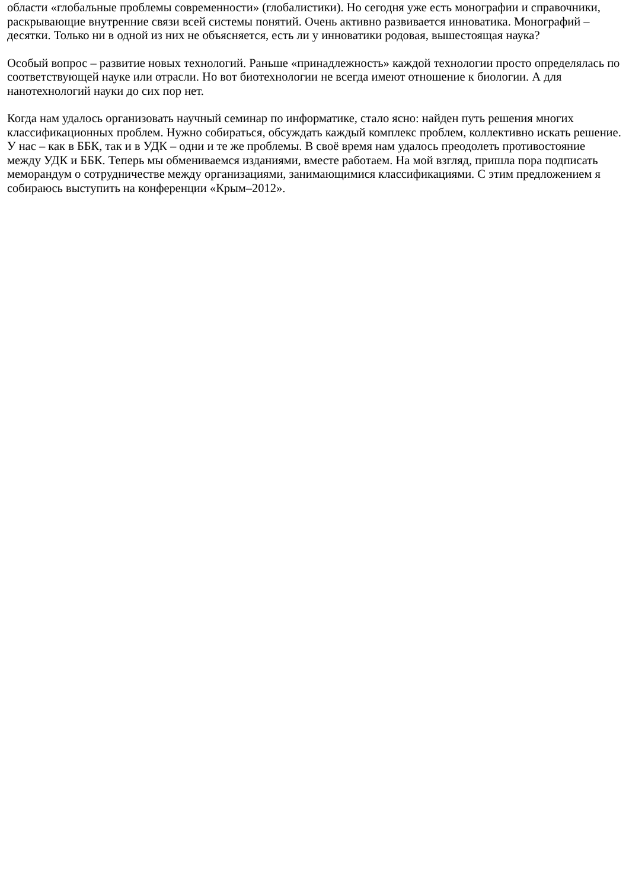области «глобальные проблемы современности» (глобалистики). Но сегодня уже есть монографии и справочники, раскрывающие внутренние связи всей системы понятий. Очень активно развивается инноватика. Монографий – десятки. Только ни в одной из них не объясняется, есть ли у инноватики родовая, вышестоящая наука?
Особый вопрос – развитие новых технологий. Раньше «принадлежность» каждой технологии просто определялась по соответствующей науке или отрасли. Но вот биотехнологии не всегда имеют отношение к биологии. А для нанотехнологий науки до сих пор нет.
Когда нам удалось организовать научный семинар по информатике, стало ясно: найден путь решения многих классификационных проблем. Нужно собираться, обсуждать каждый комплекс проблем, коллективно искать решение. У нас – как в ББК, так и в УДК – одни и те же проблемы. В своё время нам удалось преодолеть противостояние между УДК и ББК. Теперь мы обмениваемся изданиями, вместе работаем. На мой взгляд, пришла пора подписать меморандум о сотрудничестве между организациями, занимающимися классификациями. С этим предложением я собираюсь выступить на конференции «Крым–2012».